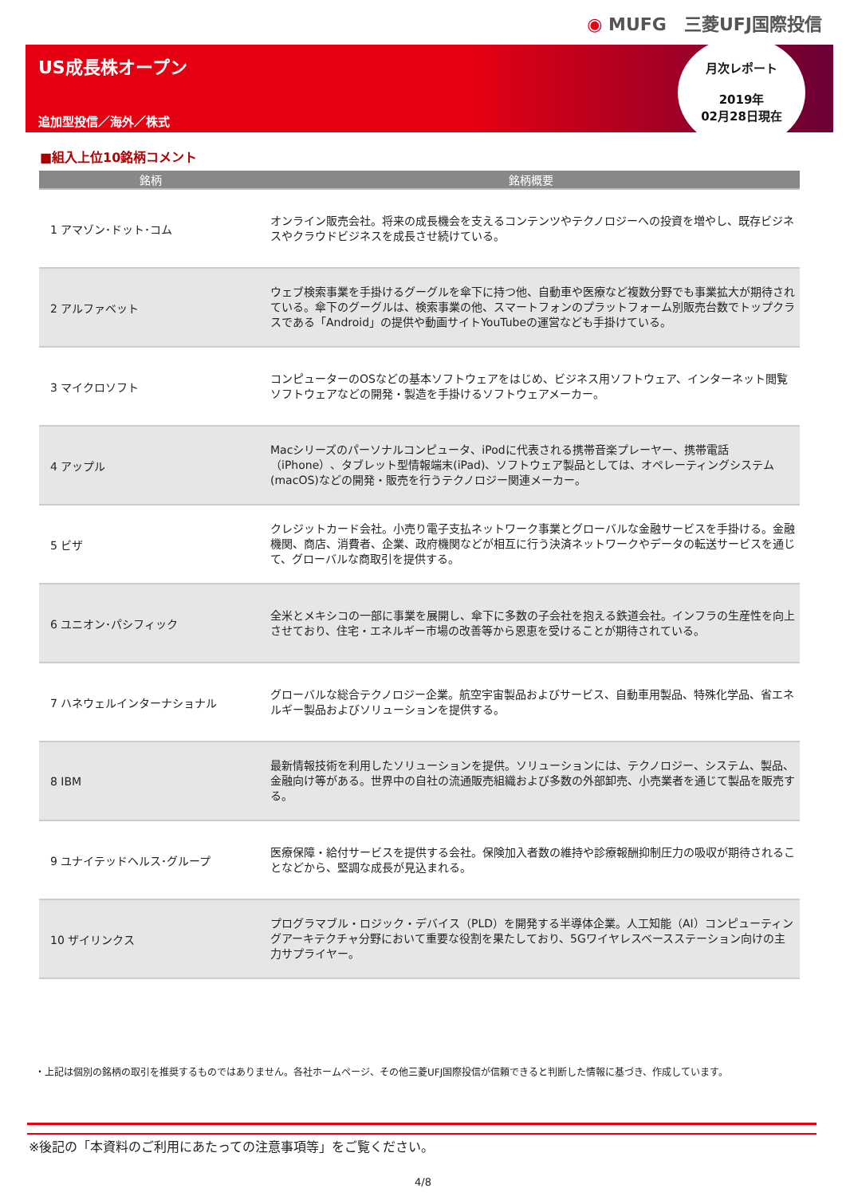◉ MUFG　三菱UFJ国際投信
US成長株オープン
追加型投信／海外／株式
月次レポート
2019年
02月28日現在
■組入上位10銘柄コメント
| 銘柄 | 銘柄概要 |
| --- | --- |
| 1 アマゾン･ドット･コム | オンライン販売会社。将来の成長機会を支えるコンテンツやテクノロジーへの投資を増やし、既存ビジネスやクラウドビジネスを成長させ続けている。 |
| 2 アルファベット | ウェブ検索事業を手掛けるグーグルを傘下に持つ他、自動車や医療など複数分野でも事業拡大が期待されている。傘下のグーグルは、検索事業の他、スマートフォンのプラットフォーム別販売台数でトップクラスである「Android」の提供や動画サイトYouTubeの運営なども手掛けている。 |
| 3 マイクロソフト | コンピューターのOSなどの基本ソフトウェアをはじめ、ビジネス用ソフトウェア、インターネット閲覧ソフトウェアなどの開発・製造を手掛けるソフトウェアメーカー。 |
| 4 アップル | Macシリーズのパーソナルコンピュータ、iPodに代表される携帯音楽プレーヤー、携帯電話（iPhone）、タブレット型情報端末(iPad)、ソフトウェア製品としては、オペレーティングシステム(macOS)などの開発・販売を行うテクノロジー関連メーカー。 |
| 5 ビザ | クレジットカード会社。小売り電子支払ネットワーク事業とグローバルな金融サービスを手掛ける。金融機関、商店、消費者、企業、政府機関などが相互に行う決済ネットワークやデータの転送サービスを通じて、グローバルな商取引を提供する。 |
| 6 ユニオン･パシフィック | 全米とメキシコの一部に事業を展開し、傘下に多数の子会社を抱える鉄道会社。インフラの生産性を向上させており、住宅・エネルギー市場の改善等から恩恵を受けることが期待されている。 |
| 7 ハネウェルインターナショナル | グローバルな総合テクノロジー企業。航空宇宙製品およびサービス、自動車用製品、特殊化学品、省エネルギー製品およびソリューションを提供する。 |
| 8 IBM | 最新情報技術を利用したソリューションを提供。ソリューションには、テクノロジー、システム、製品、金融向け等がある。世界中の自社の流通販売組織および多数の外部卸売、小売業者を通じて製品を販売する。 |
| 9 ユナイテッドヘルス･グループ | 医療保障・給付サービスを提供する会社。保険加入者数の維持や診療報酬抑制圧力の吸収が期待されることなどから、堅調な成長が見込まれる。 |
| 10 ザイリンクス | プログラマブル・ロジック・デバイス（PLD）を開発する半導体企業。人工知能（AI）コンピューティングアーキテクチャ分野において重要な役割を果たしており、5Gワイヤレスベースステーション向けの主力サプライヤー。 |
・上記は個別の銘柄の取引を推奨するものではありません。各社ホームページ、その他三菱UFJ国際投信が信頼できると判断した情報に基づき、作成しています。
※後記の「本資料のご利用にあたっての注意事項等」をご覧ください。
4/8